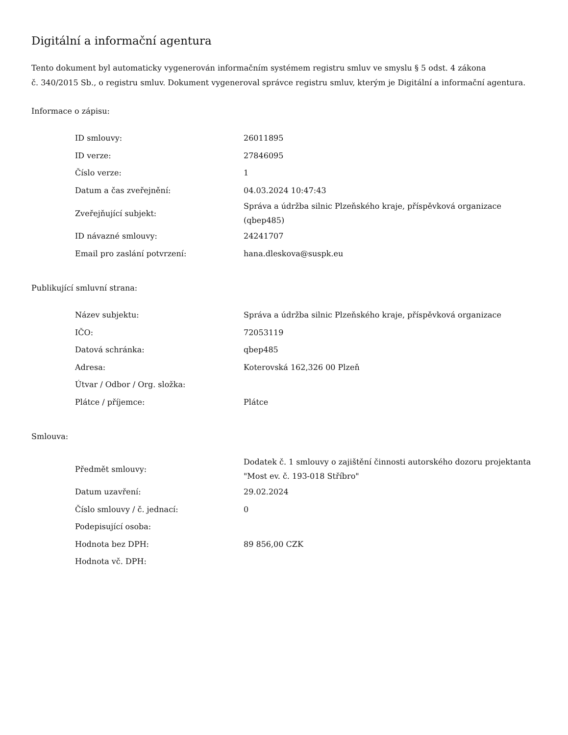Digitální a informační agentura
Tento dokument byl automaticky vygenerován informačním systémem registru smluv ve smyslu § 5 odst. 4 zákona
č. 340/2015 Sb., o registru smluv. Dokument vygeneroval správce registru smluv, kterým je Digitální a informační agentura.
Informace o zápisu:
| ID smlouvy: | 26011895 |
| ID verze: | 27846095 |
| Číslo verze: | 1 |
| Datum a čas zveřejnění: | 04.03.2024 10:47:43 |
| Zveřejňující subjekt: | Správa a údržba silnic Plzeňského kraje, příspěvková organizace (qbep485) |
| ID návazné smlouvy: | 24241707 |
| Email pro zaslání potvrzení: | hana.dleskova@suspk.eu |
Publikující smluvní strana:
| Název subjektu: | Správa a údržba silnic Plzeňského kraje, příspěvková organizace |
| IČO: | 72053119 |
| Datová schránka: | qbep485 |
| Adresa: | Koterovská 162,326 00 Plzeň |
| Útvar / Odbor / Org. složka: | |
| Plátce / příjemce: | Plátce |
Smlouva:
| Předmět smlouvy: | Dodatek č. 1 smlouvy o zajištění činnosti autorského dozoru projektanta "Most ev. č. 193-018 Stříbro" |
| Datum uzavření: | 29.02.2024 |
| Číslo smlouvy / č. jednací: | 0 |
| Podepisující osoba: | |
| Hodnota bez DPH: | 89 856,00 CZK |
| Hodnota vč. DPH: | |